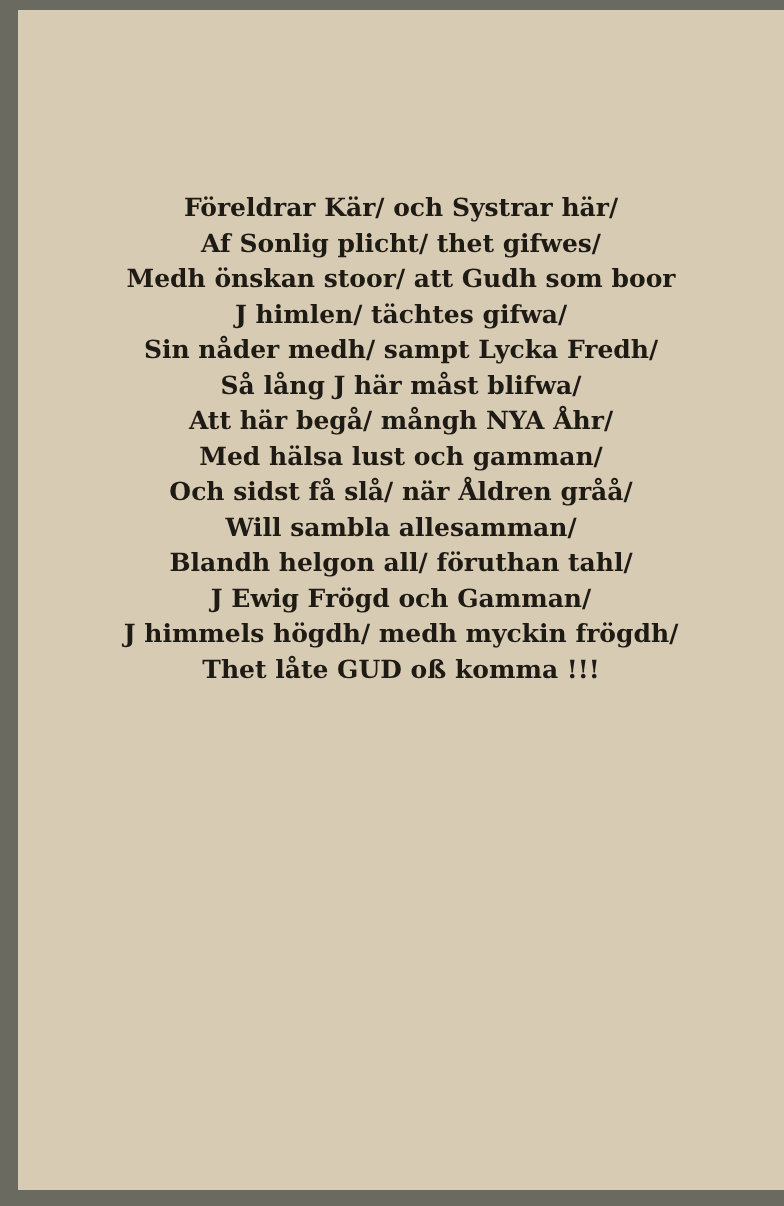Föreldrar Kär/ och Systrar här/
Af Sonlig plicht/ thet gifwes/
Medh önskan stoor/ att Gudh som boor
J himlen/ tächtes gifwa/
Sin nåder medh/ sampt Lycka Fredh/
Så lång J här måst blifwa/
Att här begå/ mångh NYA Åhr/
Med hälsa lust och gamman/
Och sidst få slå/ när Åldren gråå/
Will sambla allesamman/
Blandh helgon all/ föruthan tahl/
J Ewig Frögd och Gamman/
J himmels högdh/ medh myckin frögdh/
Thet låte GUD oß komma !!!